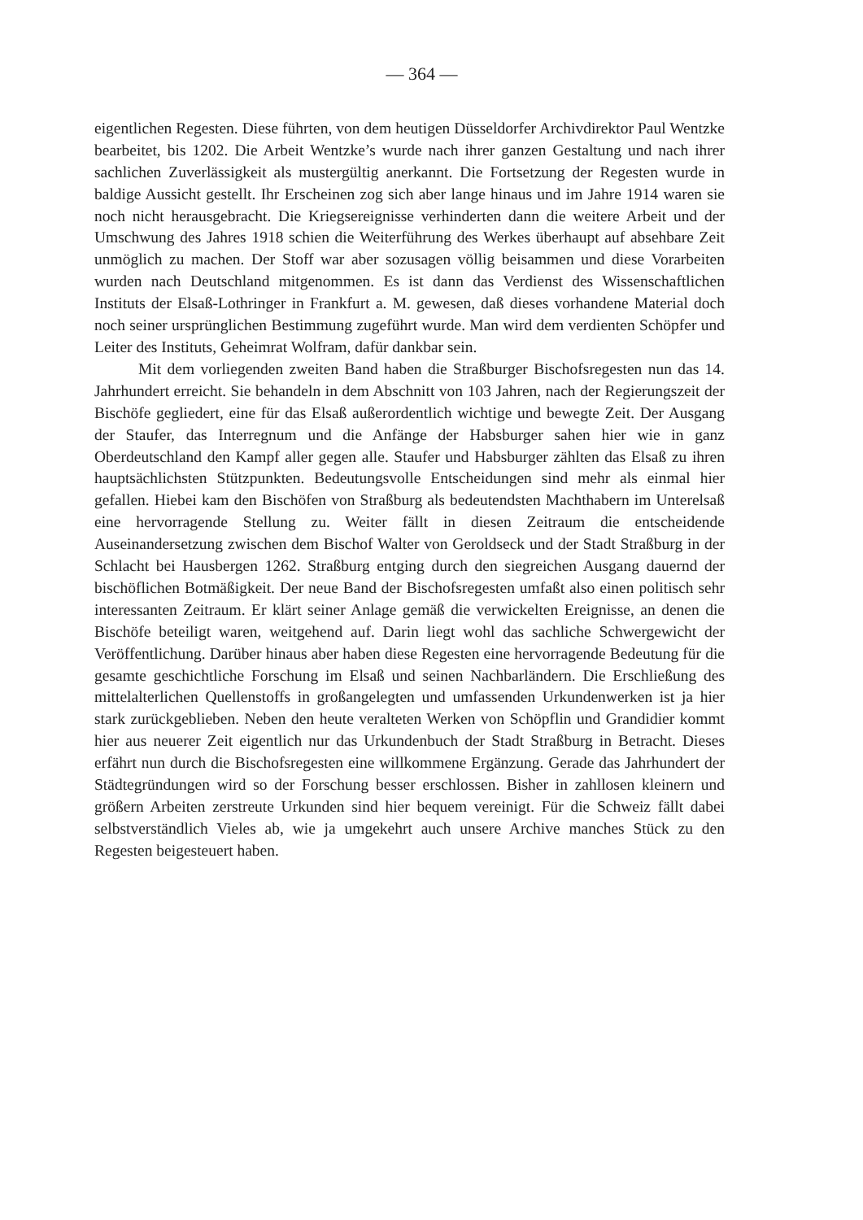— 364 —
eigentlichen Regesten. Diese führten, von dem heutigen Düsseldorfer Archivdirektor Paul Wentzke bearbeitet, bis 1202. Die Arbeit Wentzke’s wurde nach ihrer ganzen Gestaltung und nach ihrer sachlichen Zuverlässigkeit als mustergültig anerkannt. Die Fortsetzung der Regesten wurde in baldige Aussicht gestellt. Ihr Erscheinen zog sich aber lange hinaus und im Jahre 1914 waren sie noch nicht herausgebracht. Die Kriegsereignisse verhinderten dann die weitere Arbeit und der Umschwung des Jahres 1918 schien die Weiterführung des Werkes überhaupt auf absehbare Zeit unmöglich zu machen. Der Stoff war aber sozusagen völlig beisammen und diese Vorarbeiten wurden nach Deutschland mitgenommen. Es ist dann das Verdienst des Wissenschaftlichen Instituts der Elsaß-Lothringer in Frankfurt a. M. gewesen, daß dieses vorhandene Material doch noch seiner ursprünglichen Bestimmung zugeführt wurde. Man wird dem verdienten Schöpfer und Leiter des Instituts, Geheimrat Wolfram, dafür dankbar sein.
Mit dem vorliegenden zweiten Band haben die Straßburger Bischofsregesten nun das 14. Jahrhundert erreicht. Sie behandeln in dem Abschnitt von 103 Jahren, nach der Regierungszeit der Bischöfe gegliedert, eine für das Elsaß außerordentlich wichtige und bewegte Zeit. Der Ausgang der Staufer, das Interregnum und die Anfänge der Habsburger sahen hier wie in ganz Oberdeutschland den Kampf aller gegen alle. Staufer und Habsburger zählten das Elsaß zu ihren hauptsächlichsten Stützpunkten. Bedeutungsvolle Entscheidungen sind mehr als einmal hier gefallen. Hiebei kam den Bischöfen von Straßburg als bedeutendsten Machthabern im Unterelsaß eine hervorragende Stellung zu. Weiter fällt in diesen Zeitraum die entscheidende Auseinandersetzung zwischen dem Bischof Walter von Geroldseck und der Stadt Straßburg in der Schlacht bei Hausbergen 1262. Straßburg entging durch den siegreichen Ausgang dauernd der bischöflichen Botmäßigkeit. Der neue Band der Bischofsregesten umfaßt also einen politisch sehr interessanten Zeitraum. Er klärt seiner Anlage gemäß die verwickelten Ereignisse, an denen die Bischöfe beteiligt waren, weitgehend auf. Darin liegt wohl das sachliche Schwergewicht der Veröffentlichung. Darüber hinaus aber haben diese Regesten eine hervorragende Bedeutung für die gesamte geschichtliche Forschung im Elsaß und seinen Nachbarländern. Die Erschließung des mittelalterlichen Quellenstoffs in großangelegten und umfassenden Urkundenwerken ist ja hier stark zurückgeblieben. Neben den heute veralteten Werken von Schöpflin und Grandidier kommt hier aus neuerer Zeit eigentlich nur das Urkundenbuch der Stadt Straßburg in Betracht. Dieses erfährt nun durch die Bischofsregesten eine willkommene Ergänzung. Gerade das Jahrhundert der Städtegründungen wird so der Forschung besser erschlossen. Bisher in zahllosen kleinern und größern Arbeiten zerstreute Urkunden sind hier bequem vereinigt. Für die Schweiz fällt dabei selbstverständlich Vieles ab, wie ja umgekehrt auch unsere Archive manches Stück zu den Regesten beigesteuert haben.